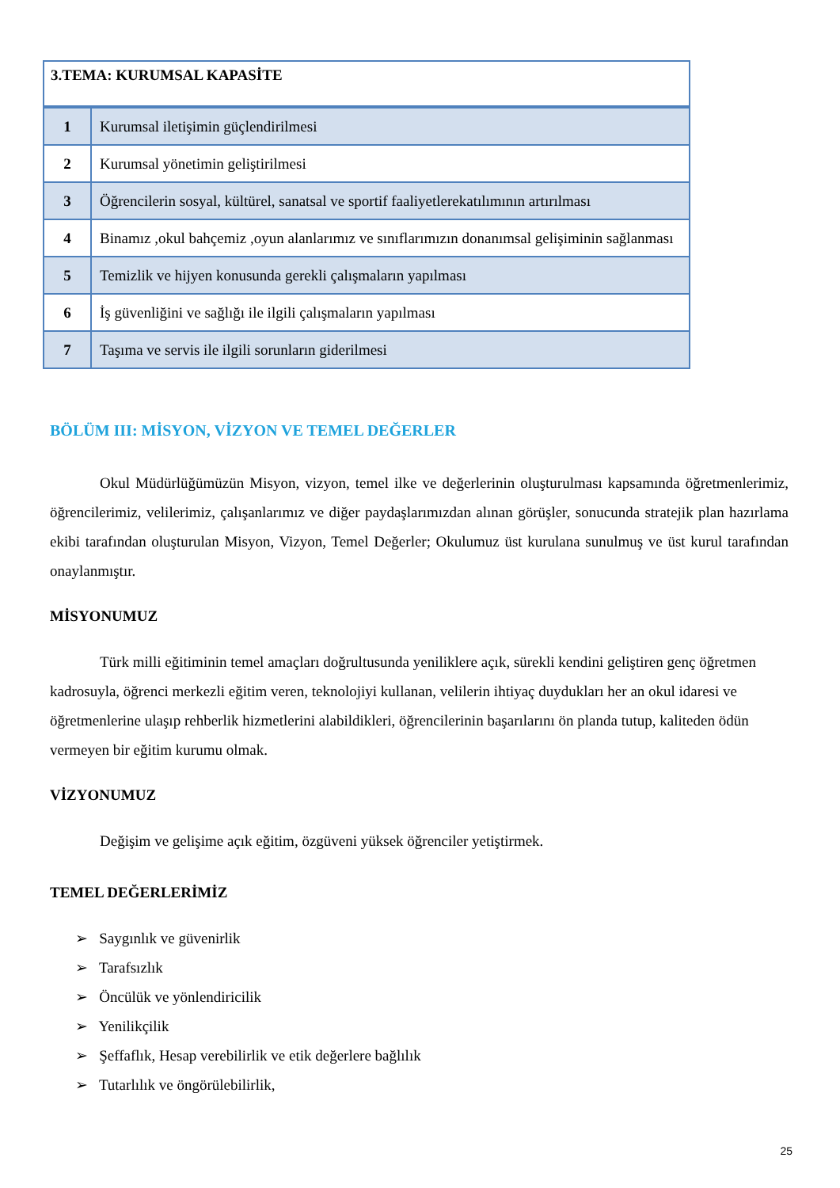| 3.TEMA: KURUMSAL KAPASİTE | |
| --- | --- |
| 1 | Kurumsal iletişimin güçlendirilmesi |
| 2 | Kurumsal yönetimin geliştirilmesi |
| 3 | Öğrencilerin sosyal, kültürel, sanatsal ve sportif faaliyetlerekatılımının artırılması |
| 4 | Binamız ,okul bahçemiz ,oyun alanlarımız ve sınıflarımızın donanımsal gelişiminin sağlanması |
| 5 | Temizlik ve hijyen konusunda gerekli çalışmaların yapılması |
| 6 | İş güvenliğini ve sağlığı ile ilgili çalışmaların yapılması |
| 7 | Taşıma ve servis ile ilgili sorunların giderilmesi |
BÖLÜM III: MİSYON, VİZYON VE TEMEL DEĞERLER
Okul Müdürlüğümüzün Misyon, vizyon, temel ilke ve değerlerinin oluşturulması kapsamında öğretmenlerimiz, öğrencilerimiz, velilerimiz, çalışanlarımız ve diğer paydaşlarımızdan alınan görüşler, sonucunda stratejik plan hazırlama ekibi tarafından oluşturulan Misyon, Vizyon, Temel Değerler; Okulumuz üst kurulana sunulmuş ve üst kurul tarafından onaylanmıştır.
MİSYONUMUZ
Türk milli eğitiminin temel amaçları doğrultusunda yeniliklere açık, sürekli kendini geliştiren genç öğretmen kadrosuyla, öğrenci merkezli eğitim veren, teknolojiyi kullanan, velilerin ihtiyaç duydukları her an okul idaresi ve öğretmenlerine ulaşıp rehberlik hizmetlerini alabildikleri, öğrencilerinin başarılarını ön planda tutup, kaliteden ödün vermeyen bir eğitim kurumu olmak.
VİZYONUMUZ
Değişim ve gelişime açık eğitim, özgüveni yüksek öğrenciler yetiştirmek.
TEMEL DEĞERLERİMİZ
➢ Saygınlık ve güvenirlik
➢ Tarafsızlık
➢ Öncülük ve yönlendiricilik
➢ Yenilikçilik
➢ Şeffaflık, Hesap verebilirlik ve etik değerlere bağlılık
➢ Tutarlılık ve öngörülebilirlik,
25